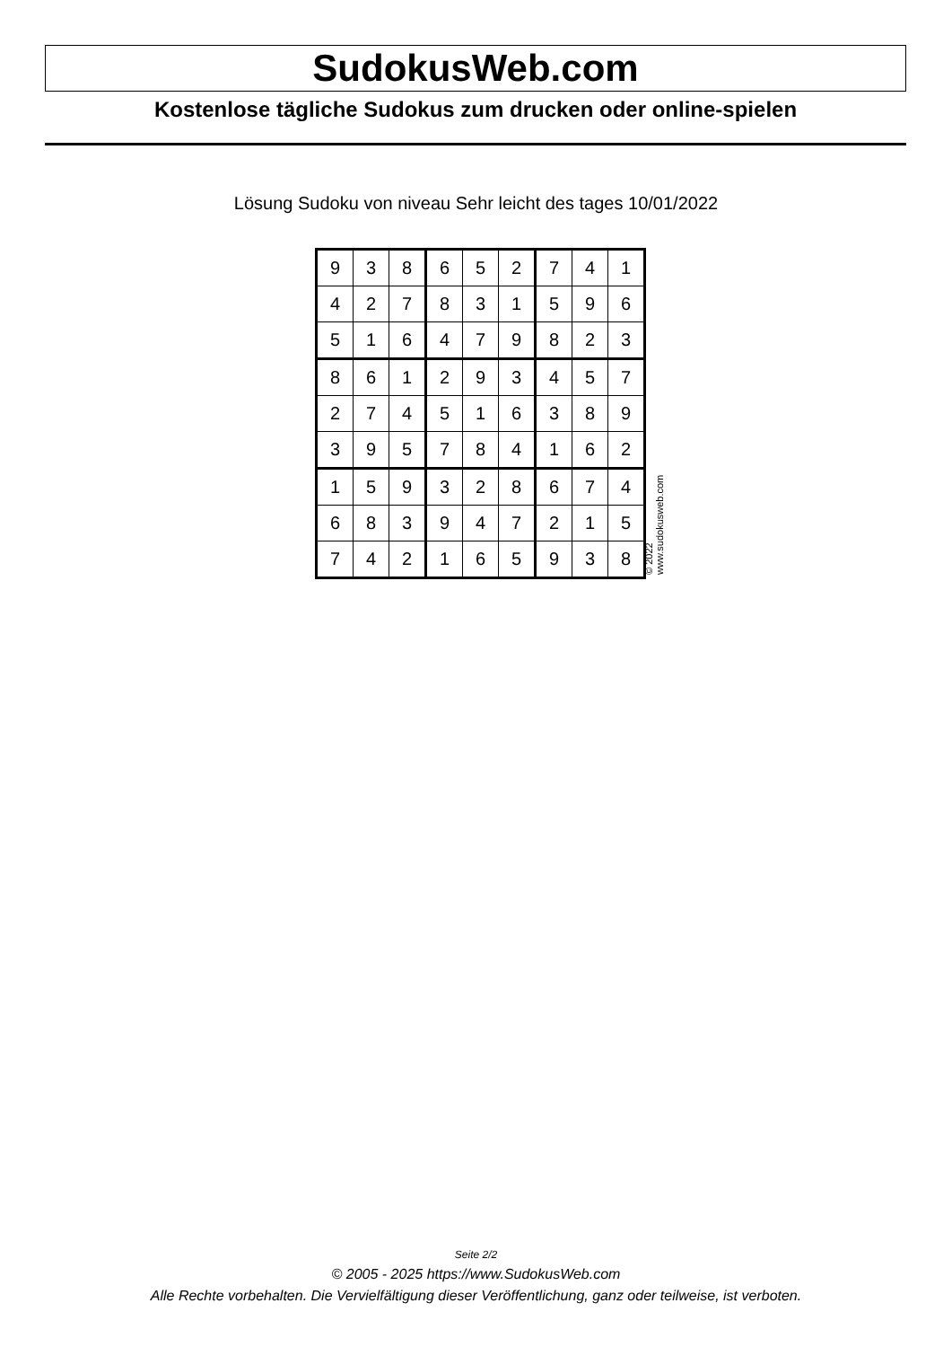SudokusWeb.com
Kostenlose tägliche Sudokus zum drucken oder online-spielen
Lösung Sudoku von niveau Sehr leicht des tages 10/01/2022
| 9 | 3 | 8 | 6 | 5 | 2 | 7 | 4 | 1 |
| 4 | 2 | 7 | 8 | 3 | 1 | 5 | 9 | 6 |
| 5 | 1 | 6 | 4 | 7 | 9 | 8 | 2 | 3 |
| 8 | 6 | 1 | 2 | 9 | 3 | 4 | 5 | 7 |
| 2 | 7 | 4 | 5 | 1 | 6 | 3 | 8 | 9 |
| 3 | 9 | 5 | 7 | 8 | 4 | 1 | 6 | 2 |
| 1 | 5 | 9 | 3 | 2 | 8 | 6 | 7 | 4 |
| 6 | 8 | 3 | 9 | 4 | 7 | 2 | 1 | 5 |
| 7 | 4 | 2 | 1 | 6 | 5 | 9 | 3 | 8 |
© 2022 www.sudokusweb.com
Seite 2/2
© 2005 - 2025 https://www.SudokusWeb.com
Alle Rechte vorbehalten. Die Vervielfältigung dieser Veröffentlichung, ganz oder teilweise, ist verboten.